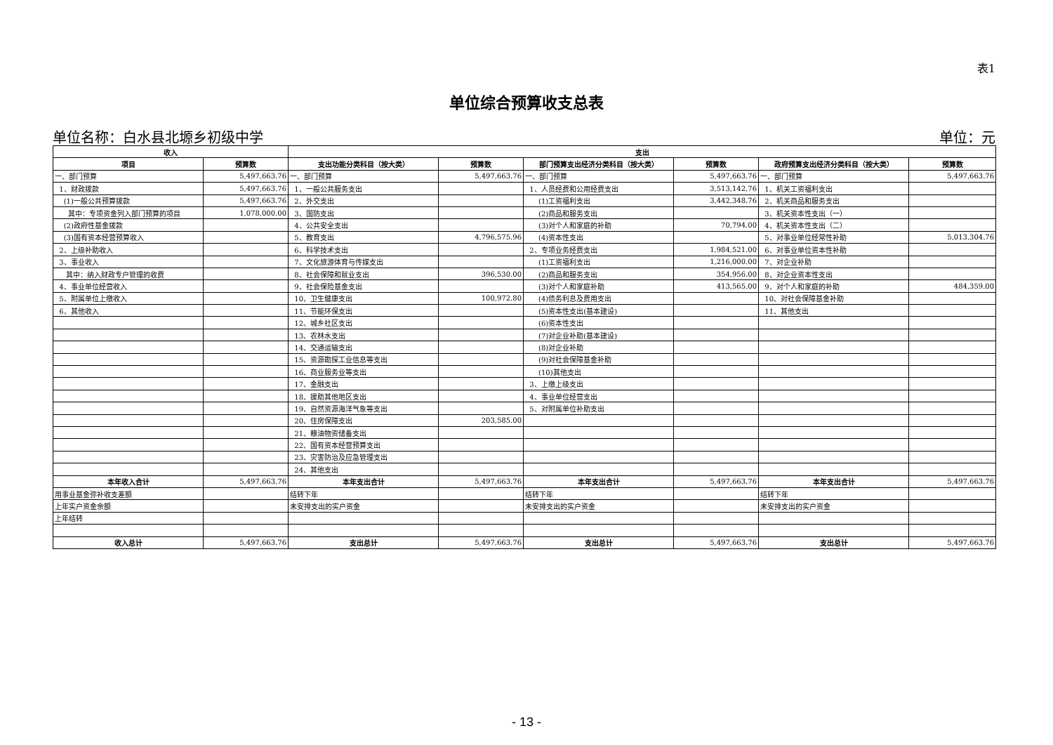表1
单位综合预算收支总表
单位名称：白水县北塬乡初级中学 单位：元
| 收入 | | 支出 | | | | | |
| --- | --- | --- | --- | --- | --- | --- | --- |
| 项目 | 预算数 | 支出功能分类科目（按大类） | 预算数 | 部门预算支出经济分类科目（按大类） | 预算数 | 政府预算支出经济分类科目（按大类） | 预算数 |
| 一、部门预算 | 5,497,663.76 | 一、部门预算 | 5,497,663.76 | 一、部门预算 | 5,497,663.76 | 一、部门预算 | 5,497,663.76 |
| 1、财政拨款 | 5,497,663.76 | 1、一般公共服务支出 | | 1、人员经费和公用经费支出 | 3,513,142.76 | 1、机关工资福利支出 | |
| (1)一般公共预算拨款 | 5,497,663.76 | 2、外交支出 | | (1)工资福利支出 | 3,442,348.76 | 2、机关商品和服务支出 | |
| 其中：专项资金列入部门预算的项目 | 1,078,000.00 | 3、国防支出 | | (2)商品和服务支出 | | 3、机关资本性支出（一） | |
| (2)政府性基金拨款 | | 4、公共安全支出 | | (3)对个人和家庭的补助 | 70,794.00 | 4、机关资本性支出（二） | |
| (3)国有资本经营预算收入 | | 5、教育支出 | 4,796,575.96 | (4)资本性支出 | | 5、对事业单位经常性补助 | 5,013,304.76 |
| 2、上级补助收入 | | 6、科学技术支出 | | 2、专项业务经费支出 | 1,984,521.00 | 6、对事业单位资本性补助 | |
| 3、事业收入 | | 7、文化旅游体育与传媒支出 | | (1)工资福利支出 | 1,216,000.00 | 7、对企业补助 | |
| 其中：纳入财政专户管理的收费 | | 8、社会保障和就业支出 | 396,530.00 | (2)商品和服务支出 | 354,956.00 | 8、对企业资本性支出 | |
| 4、事业单位经营收入 | | 9、社会保险基金支出 | | (3)对个人和家庭补助 | 413,565.00 | 9、对个人和家庭的补助 | 484,359.00 |
| 5、附属单位上缴收入 | | 10、卫生健康支出 | 100,972.80 | (4)债务利息及费用支出 | | 10、对社会保障基金补助 | |
| 6、其他收入 | | 11、节能环保支出 | | (5)资本性支出(基本建设) | | 11、其他支出 | |
| | | 12、城乡社区支出 | | (6)资本性支出 | | | |
| | | 13、农林水支出 | | (7)对企业补助(基本建设) | | | |
| | | 14、交通运输支出 | | (8)对企业补助 | | | |
| | | 15、资源勘探工业信息等支出 | | (9)对社会保障基金补助 | | | |
| | | 16、商业服务业等支出 | | (10)其他支出 | | | |
| | | 17、金融支出 | | 3、上缴上级支出 | | | |
| | | 18、援助其他地区支出 | | 4、事业单位经营支出 | | | |
| | | 19、自然资源海洋气象等支出 | | 5、对附属单位补助支出 | | | |
| | | 20、住房保障支出 | 203,585.00 | | | | |
| | | 21、粮油物资储备支出 | | | | | |
| | | 22、国有资本经营预算支出 | | | | | |
| | | 23、灾害防治及应急管理支出 | | | | | |
| | | 24、其他支出 | | | | | |
| 本年收入合计 | 5,497,663.76 | 本年支出合计 | 5,497,663.76 | 本年支出合计 | 5,497,663.76 | 本年支出合计 | 5,497,663.76 |
| 用事业基金弥补收支差额 | | 结转下年 | | 结转下年 | | 结转下年 | |
| 上年实户资金余额 | | 未安排支出的实户资金 | | 未安排支出的实户资金 | | 未安排支出的实户资金 | |
| 上年结转 | | | | | | | |
| 收入总计 | 5,497,663.76 | 支出总计 | 5,497,663.76 | 支出总计 | 5,497,663.76 | 支出总计 | 5,497,663.76 |
- 13 -